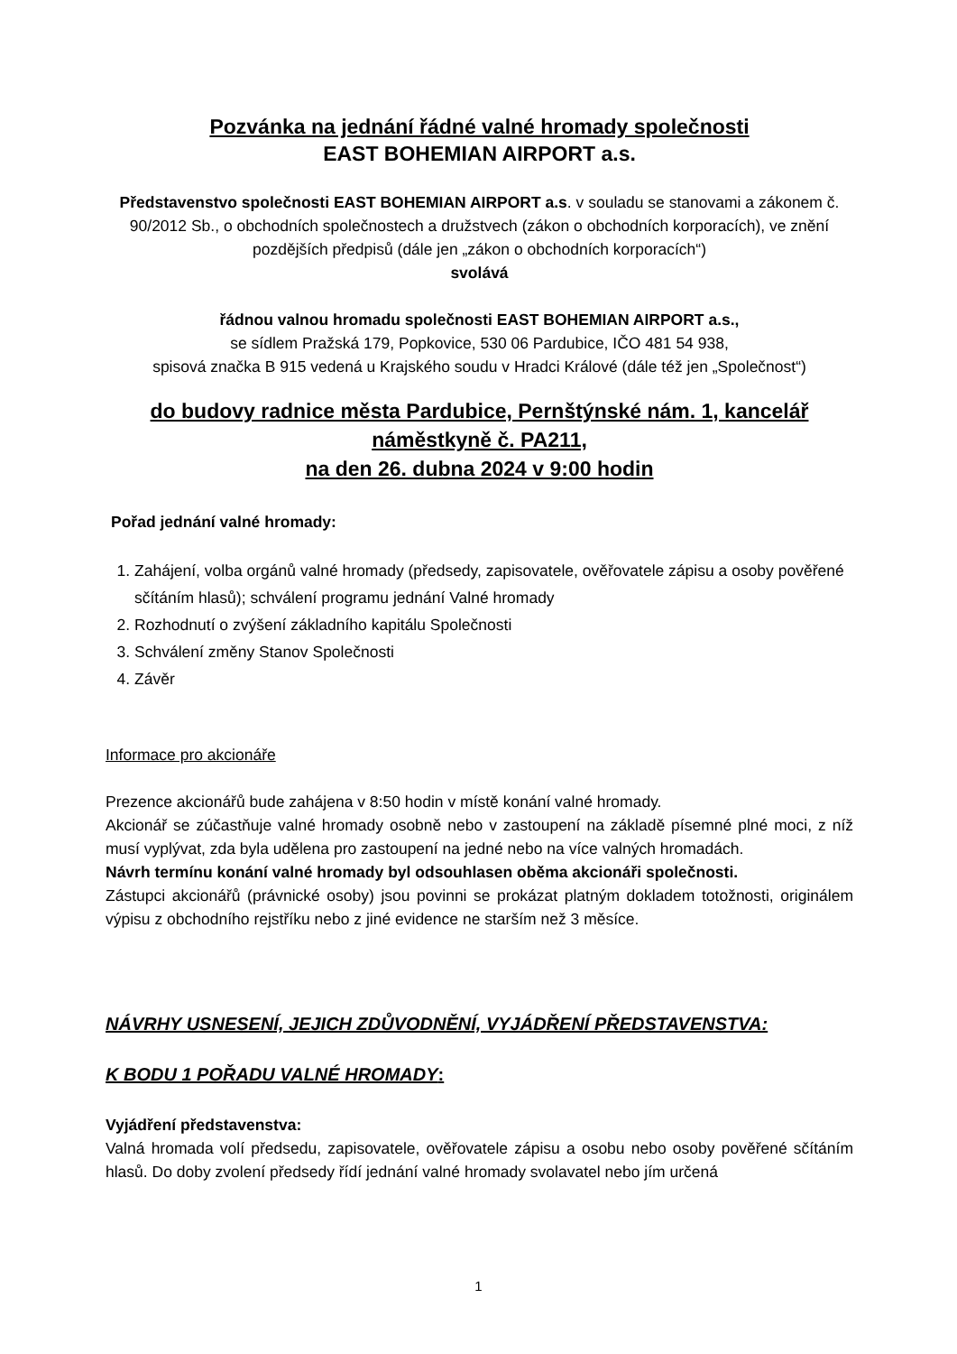Pozvánka na jednání řádné valné hromady společnosti
EAST BOHEMIAN AIRPORT a.s.
Představenstvo společnosti EAST BOHEMIAN AIRPORT a.s. v souladu se stanovami a zákonem č. 90/2012 Sb., o obchodních společnostech a družstvech (zákon o obchodních korporacích), ve znění pozdějších předpisů (dále jen „zákon o obchodních korporacích“)
svolává
řádnou valnou hromadu společnosti EAST BOHEMIAN AIRPORT a.s.,
se sídlem Pražská 179, Popkovice, 530 06 Pardubice, IČO 481 54 938,
spisová značka B 915 vedená u Krajského soudu v Hradci Králové (dále též jen „Společnost“)
do budovy radnice města Pardubice, Pernštýnské nám. 1, kancelář náměstkyně č. PA211,
na den 26. dubna 2024 v 9:00 hodin
Pořad jednání valné hromady:
1. Zahájení, volba orgánů valné hromady (předsedy, zapisovatele, ověřovatele zápisu a osoby pověřené sčítáním hlasů); schválení programu jednání Valné hromady
2. Rozhodnutí o zvýšení základního kapitálu Společnosti
3. Schválení změny Stanov Společnosti
4. Závěr
Informace pro akcionáře
Prezence akcionářů bude zahájena v 8:50 hodin v místě konání valné hromady.
Akcionář se zúčastňuje valné hromady osobně nebo v zastoupení na základě písemné plné moci, z níž musí vyplývat, zda byla udělena pro zastoupení na jedné nebo na více valných hromadách.
Návrh termínu konání valné hromady byl odsouhlasen oběma akcionáři společnosti.
Zástupci akcionářů (právnické osoby) jsou povinni se prokázat platným dokladem totožnosti, originálem výpisu z obchodního rejstříku nebo z jiné evidence ne starším než 3 měsíce.
NÁVRHY USNESENÍ, JEJICH ZDŮVODNĚNÍ, VYJÁDŘENÍ PŘEDSTAVENSTVA:
K BODU 1 POŘADU VALNÉ HROMADY:
Vyjádření představenstva:
Valná hromada volí předsedu, zapisovatele, ověřovatele zápisu a osobu nebo osoby pověřené sčítáním hlasů. Do doby zvolení předsedy řídí jednání valné hromady svolavatel nebo jím určená
1